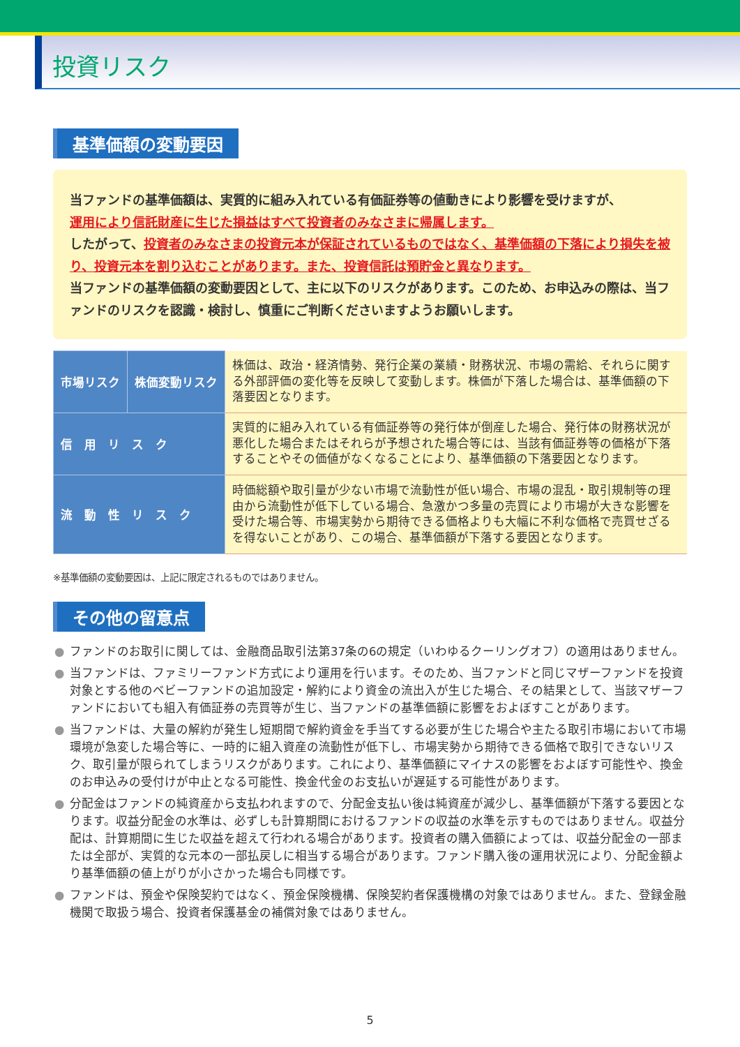投資リスク
基準価額の変動要因
当ファンドの基準価額は、実質的に組み入れている有価証券等の値動きにより影響を受けますが、
運用により信託財産に生じた損益はすべて投資者のみなさまに帰属します。
したがって、投資者のみなさまの投資元本が保証されているものではなく、基準価額の下落により損失を被り、投資元本を割り込むことがあります。また、投資信託は預貯金と異なります。
当ファンドの基準価額の変動要因として、主に以下のリスクがあります。このため、お申込みの際は、当ファンドのリスクを認識・検討し、慎重にご判断くださいますようお願いします。
| 市場リスク | 株価変動リスク | 株価は、政治・経済情勢、発行企業の業績・財務状況、市場の需給、それらに関する外部評価の変化等を反映して変動します。株価が下落した場合は、基準価額の下落要因となります。 |
| 信 用 リ ス ク | | 実質的に組み入れている有価証券等の発行体が倒産した場合、発行体の財務状況が悪化した場合またはそれらが予想された場合等には、当該有価証券等の価格が下落することやその価値がなくなることにより、基準価額の下落要因となります。 |
| 流 動 性 リ ス ク | | 時価総額や取引量が少ない市場で流動性が低い場合、市場の混乱・取引規制等の理由から流動性が低下している場合、急激かつ多量の売買により市場が大きな影響を受けた場合等、市場実勢から期待できる価格よりも大幅に不利な価格で売買せざるを得ないことがあり、この場合、基準価額が下落する要因となります。 |
※基準価額の変動要因は、上記に限定されるものではありません。
その他の留意点
● ファンドのお取引に関しては、金融商品取引法第37条の6の規定（いわゆるクーリングオフ）の適用はありません。
● 当ファンドは、ファミリーファンド方式により運用を行います。そのため、当ファンドと同じマザーファンドを投資対象とする他のベビーファンドの追加設定・解約により資金の流出入が生じた場合、その結果として、当該マザーファンドにおいても組入有価証券の売買等が生じ、当ファンドの基準価額に影響をおよぼすことがあります。
● 当ファンドは、大量の解約が発生し短期間で解約資金を手当てする必要が生じた場合や主たる取引市場において市場環境が急変した場合等に、一時的に組入資産の流動性が低下し、市場実勢から期待できる価格で取引できないリスク、取引量が限られてしまうリスクがあります。これにより、基準価額にマイナスの影響をおよぼす可能性や、換金のお申込みの受付けが中止となる可能性、換金代金のお支払いが遅延する可能性があります。
● 分配金はファンドの純資産から支払われますので、分配金支払い後は純資産が減少し、基準価額が下落する要因となります。収益分配金の水準は、必ずしも計算期間におけるファンドの収益の水準を示すものではありません。収益分配は、計算期間に生じた収益を超えて行われる場合があります。投資者の購入価額によっては、収益分配金の一部または全部が、実質的な元本の一部払戻しに相当する場合があります。ファンド購入後の運用状況により、分配金額より基準価額の値上がりが小さかった場合も同様です。
● ファンドは、預金や保険契約ではなく、預金保険機構、保険契約者保護機構の対象ではありません。また、登録金融機関で取扱う場合、投資者保護基金の補償対象ではありません。
5